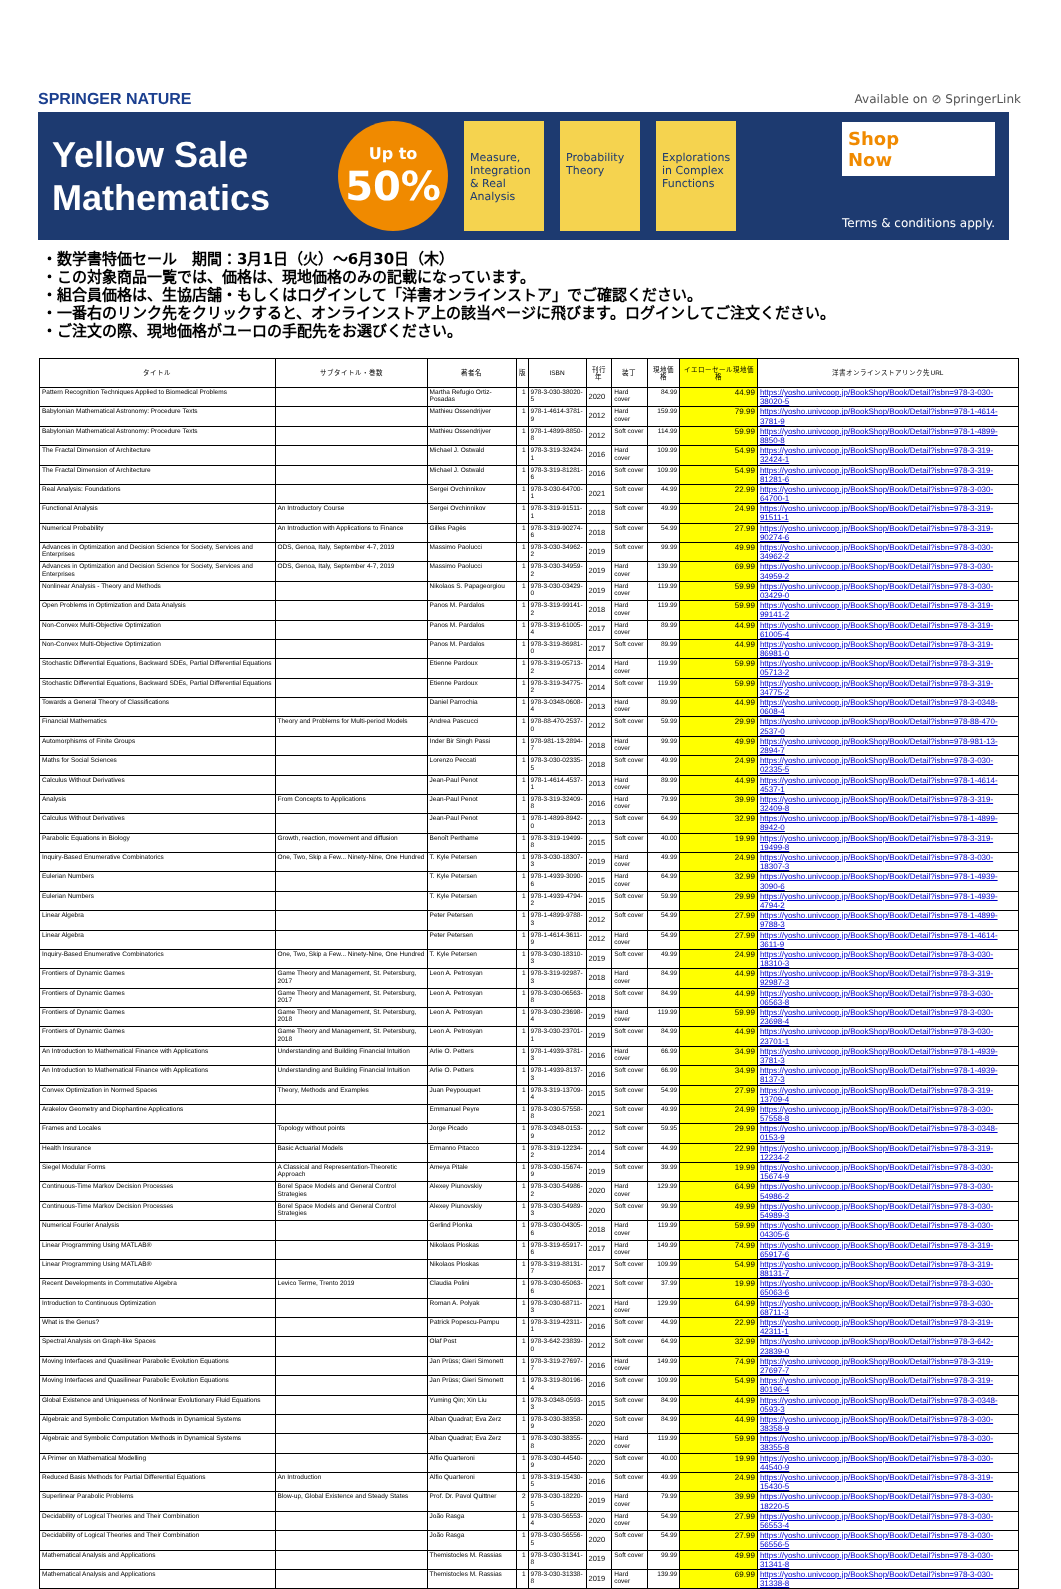SPRINGER NATURE
Available on ⊘ SpringerLink
Yellow Sale
Mathematics
Up to
50%
Measure, Integration & Real Analysis
Probability Theory
Explorations in Complex Functions
Shop
Now
Terms & conditions apply.
・数学書特価セール　期間：3月1日（火）～6月30日（木）
・この対象商品一覧では、価格は、現地価格のみの記載になっています。
・組合員価格は、生協店舗・もしくはログインして「洋書オンラインストア」でご確認ください。
・一番右のリンク先をクリックすると、オンラインストア上の該当ページに飛びます。ログインしてご注文ください。
・ご注文の際、現地価格がユーロの手配先をお選びください。
| タイトル | サブタイトル・巻数 | 著者名 | 版 | ISBN | 刊行年 | 装丁 | 現地価格 | イエローセール現地価格 | 洋書オンラインストアリンク先URL |
| --- | --- | --- | --- | --- | --- | --- | --- | --- | --- |
| Pattern Recognition Techniques Applied to Biomedical Problems | | Martha Refugio Ortiz-Posadas | 1 | 978-3-030-38020-5 | 2020 | Hard cover | 84.99 | 44.99 | https://yosho.univcoop.jp/BookShop/Book/Detail?isbn=978-3-030-38020-5 |
| Babylonian Mathematical Astronomy: Procedure Texts | | Mathieu Ossendrijver | 1 | 978-1-4614-3781-9 | 2012 | Hard cover | 159.99 | 79.99 | https://yosho.univcoop.jp/BookShop/Book/Detail?isbn=978-1-4614-3781-9 |
| Babylonian Mathematical Astronomy: Procedure Texts | | Mathieu Ossendrijver | 1 | 978-1-4899-8850-8 | 2012 | Soft cover | 114.99 | 59.99 | https://yosho.univcoop.jp/BookShop/Book/Detail?isbn=978-1-4899-8850-8 |
| The Fractal Dimension of Architecture | | Michael J. Ostwald | 1 | 978-3-319-32424-1 | 2016 | Hard cover | 109.99 | 54.99 | https://yosho.univcoop.jp/BookShop/Book/Detail?isbn=978-3-319-32424-1 |
| The Fractal Dimension of Architecture | | Michael J. Ostwald | 1 | 978-3-319-81281-6 | 2016 | Soft cover | 109.99 | 54.99 | https://yosho.univcoop.jp/BookShop/Book/Detail?isbn=978-3-319-81281-6 |
| Real Analysis: Foundations | | Sergei Ovchinnikov | 1 | 978-3-030-64700-1 | 2021 | Soft cover | 44.99 | 22.99 | https://yosho.univcoop.jp/BookShop/Book/Detail?isbn=978-3-030-64700-1 |
| Functional Analysis | An Introductory Course | Sergei Ovchinnikov | 1 | 978-3-319-91511-1 | 2018 | Soft cover | 49.99 | 24.99 | https://yosho.univcoop.jp/BookShop/Book/Detail?isbn=978-3-319-91511-1 |
| Numerical Probability | An Introduction with Applications to Finance | Gilles Pagès | 1 | 978-3-319-90274-6 | 2018 | Soft cover | 54.99 | 27.99 | https://yosho.univcoop.jp/BookShop/Book/Detail?isbn=978-3-319-90274-6 |
| Advances in Optimization and Decision Science for Society, Services and Enterprises | ODS, Genoa, Italy, September 4-7, 2019 | Massimo Paolucci | 1 | 978-3-030-34962-2 | 2019 | Soft cover | 99.99 | 49.99 | https://yosho.univcoop.jp/BookShop/Book/Detail?isbn=978-3-030-34962-2 |
| Advances in Optimization and Decision Science for Society, Services and Enterprises | ODS, Genoa, Italy, September 4-7, 2019 | Massimo Paolucci | 1 | 978-3-030-34959-2 | 2019 | Hard cover | 139.99 | 69.99 | https://yosho.univcoop.jp/BookShop/Book/Detail?isbn=978-3-030-34959-2 |
| Nonlinear Analysis - Theory and Methods | | Nikolaos S. Papageorgiou | 1 | 978-3-030-03429-0 | 2019 | Hard cover | 119.99 | 59.99 | https://yosho.univcoop.jp/BookShop/Book/Detail?isbn=978-3-030-03429-0 |
| Open Problems in Optimization and Data Analysis | | Panos M. Pardalos | 1 | 978-3-319-99141-2 | 2018 | Hard cover | 119.99 | 59.99 | https://yosho.univcoop.jp/BookShop/Book/Detail?isbn=978-3-319-99141-2 |
| Non-Convex Multi-Objective Optimization | | Panos M. Pardalos | 1 | 978-3-319-61005-4 | 2017 | Hard cover | 89.99 | 44.99 | https://yosho.univcoop.jp/BookShop/Book/Detail?isbn=978-3-319-61005-4 |
| Non-Convex Multi-Objective Optimization | | Panos M. Pardalos | 1 | 978-3-319-86981-0 | 2017 | Soft cover | 89.99 | 44.99 | https://yosho.univcoop.jp/BookShop/Book/Detail?isbn=978-3-319-86981-0 |
| Stochastic Differential Equations, Backward SDEs, Partial Differential Equations | | Etienne Pardoux | 1 | 978-3-319-05713-2 | 2014 | Hard cover | 119.99 | 59.99 | https://yosho.univcoop.jp/BookShop/Book/Detail?isbn=978-3-319-05713-2 |
| Stochastic Differential Equations, Backward SDEs, Partial Differential Equations | | Etienne Pardoux | 1 | 978-3-319-34775-2 | 2014 | Soft cover | 119.99 | 59.99 | https://yosho.univcoop.jp/BookShop/Book/Detail?isbn=978-3-319-34775-2 |
| Towards a General Theory of Classifications | | Daniel Parrochia | 1 | 978-3-0348-0608-4 | 2013 | Hard cover | 89.99 | 44.99 | https://yosho.univcoop.jp/BookShop/Book/Detail?isbn=978-3-0348-0608-4 |
| Financial Mathematics | Theory and Problems for Multi-period Models | Andrea Pascucci | 1 | 978-88-470-2537-0 | 2012 | Soft cover | 59.99 | 29.99 | https://yosho.univcoop.jp/BookShop/Book/Detail?isbn=978-88-470-2537-0 |
| Automorphisms of Finite Groups | | Inder Bir Singh Passi | 1 | 978-981-13-2894-7 | 2018 | Hard cover | 99.99 | 49.99 | https://yosho.univcoop.jp/BookShop/Book/Detail?isbn=978-981-13-2894-7 |
| Maths for Social Sciences | | Lorenzo Peccati | 1 | 978-3-030-02335-5 | 2018 | Soft cover | 49.99 | 24.99 | https://yosho.univcoop.jp/BookShop/Book/Detail?isbn=978-3-030-02335-5 |
| Calculus Without Derivatives | | Jean-Paul Penot | 1 | 978-1-4614-4537-1 | 2013 | Hard cover | 89.99 | 44.99 | https://yosho.univcoop.jp/BookShop/Book/Detail?isbn=978-1-4614-4537-1 |
| Analysis | From Concepts to Applications | Jean-Paul Penot | 1 | 978-3-319-32409-8 | 2016 | Hard cover | 79.99 | 39.99 | https://yosho.univcoop.jp/BookShop/Book/Detail?isbn=978-3-319-32409-8 |
| Calculus Without Derivatives | | Jean-Paul Penot | 1 | 978-1-4899-8942-0 | 2013 | Soft cover | 64.99 | 32.99 | https://yosho.univcoop.jp/BookShop/Book/Detail?isbn=978-1-4899-8942-0 |
| Parabolic Equations in Biology | Growth, reaction, movement and diffusion | Benoît Perthame | 1 | 978-3-319-19499-8 | 2015 | Soft cover | 40.00 | 19.99 | https://yosho.univcoop.jp/BookShop/Book/Detail?isbn=978-3-319-19499-8 |
| Inquiry-Based Enumerative Combinatorics | One, Two, Skip a Few... Ninety-Nine, One Hundred | T. Kyle Petersen | 1 | 978-3-030-18307-3 | 2019 | Hard cover | 49.99 | 24.99 | https://yosho.univcoop.jp/BookShop/Book/Detail?isbn=978-3-030-18307-3 |
| Eulerian Numbers | | T. Kyle Petersen | 1 | 978-1-4939-3090-6 | 2015 | Hard cover | 64.99 | 32.99 | https://yosho.univcoop.jp/BookShop/Book/Detail?isbn=978-1-4939-3090-6 |
| Eulerian Numbers | | T. Kyle Petersen | 1 | 978-1-4939-4794-2 | 2015 | Soft cover | 59.99 | 29.99 | https://yosho.univcoop.jp/BookShop/Book/Detail?isbn=978-1-4939-4794-2 |
| Linear Algebra | | Peter Petersen | 1 | 978-1-4899-9788-3 | 2012 | Soft cover | 54.99 | 27.99 | https://yosho.univcoop.jp/BookShop/Book/Detail?isbn=978-1-4899-9788-3 |
| Linear Algebra | | Peter Petersen | 1 | 978-1-4614-3611-9 | 2012 | Hard cover | 54.99 | 27.99 | https://yosho.univcoop.jp/BookShop/Book/Detail?isbn=978-1-4614-3611-9 |
| Inquiry-Based Enumerative Combinatorics | One, Two, Skip a Few... Ninety-Nine, One Hundred | T. Kyle Petersen | 1 | 978-3-030-18310-3 | 2019 | Soft cover | 49.99 | 24.99 | https://yosho.univcoop.jp/BookShop/Book/Detail?isbn=978-3-030-18310-3 |
| Frontiers of Dynamic Games | Game Theory and Management, St. Petersburg, 2017 | Leon A. Petrosyan | 1 | 978-3-319-92987-3 | 2018 | Hard cover | 84.99 | 44.99 | https://yosho.univcoop.jp/BookShop/Book/Detail?isbn=978-3-319-92987-3 |
| Frontiers of Dynamic Games | Game Theory and Management, St. Petersburg, 2017 | Leon A. Petrosyan | 1 | 978-3-030-06563-8 | 2018 | Soft cover | 84.99 | 44.99 | https://yosho.univcoop.jp/BookShop/Book/Detail?isbn=978-3-030-06563-8 |
| Frontiers of Dynamic Games | Game Theory and Management, St. Petersburg, 2018 | Leon A. Petrosyan | 1 | 978-3-030-23698-4 | 2019 | Hard cover | 119.99 | 59.99 | https://yosho.univcoop.jp/BookShop/Book/Detail?isbn=978-3-030-23698-4 |
| Frontiers of Dynamic Games | Game Theory and Management, St. Petersburg, 2018 | Leon A. Petrosyan | 1 | 978-3-030-23701-1 | 2019 | Soft cover | 84.99 | 44.99 | https://yosho.univcoop.jp/BookShop/Book/Detail?isbn=978-3-030-23701-1 |
| An Introduction to Mathematical Finance with Applications | Understanding and Building Financial Intuition | Arlie O. Petters | 1 | 978-1-4939-3781-3 | 2016 | Hard cover | 66.99 | 34.99 | https://yosho.univcoop.jp/BookShop/Book/Detail?isbn=978-1-4939-3781-3 |
| An Introduction to Mathematical Finance with Applications | Understanding and Building Financial Intuition | Arlie O. Petters | 1 | 978-1-4939-8137-3 | 2016 | Soft cover | 66.99 | 34.99 | https://yosho.univcoop.jp/BookShop/Book/Detail?isbn=978-1-4939-8137-3 |
| Convex Optimization in Normed Spaces | Theory, Methods and Examples | Juan Peypouquet | 1 | 978-3-319-13709-4 | 2015 | Soft cover | 54.99 | 27.99 | https://yosho.univcoop.jp/BookShop/Book/Detail?isbn=978-3-319-13709-4 |
| Arakelov Geometry and Diophantine Applications | | Emmanuel Peyre | 1 | 978-3-030-57558-8 | 2021 | Soft cover | 49.99 | 24.99 | https://yosho.univcoop.jp/BookShop/Book/Detail?isbn=978-3-030-57558-8 |
| Frames and Locales | Topology without points | Jorge Picado | 1 | 978-3-0348-0153-9 | 2012 | Soft cover | 59.95 | 29.99 | https://yosho.univcoop.jp/BookShop/Book/Detail?isbn=978-3-0348-0153-9 |
| Health Insurance | Basic Actuarial Models | Ermanno Pitacco | 1 | 978-3-319-12234-2 | 2014 | Soft cover | 44.99 | 22.99 | https://yosho.univcoop.jp/BookShop/Book/Detail?isbn=978-3-319-12234-2 |
| Siegel Modular Forms | A Classical and Representation-Theoretic Approach | Ameya Pitale | 1 | 978-3-030-15674-9 | 2019 | Soft cover | 39.99 | 19.99 | https://yosho.univcoop.jp/BookShop/Book/Detail?isbn=978-3-030-15674-9 |
| Continuous-Time Markov Decision Processes | Borel Space Models and General Control Strategies | Alexey Piunovskiy | 1 | 978-3-030-54986-2 | 2020 | Hard cover | 129.99 | 64.99 | https://yosho.univcoop.jp/BookShop/Book/Detail?isbn=978-3-030-54986-2 |
| Continuous-Time Markov Decision Processes | Borel Space Models and General Control Strategies | Alexey Piunovskiy | 1 | 978-3-030-54989-3 | 2020 | Soft cover | 99.99 | 49.99 | https://yosho.univcoop.jp/BookShop/Book/Detail?isbn=978-3-030-54989-3 |
| Numerical Fourier Analysis | | Gerlind Plonka | 1 | 978-3-030-04305-6 | 2018 | Hard cover | 119.99 | 59.99 | https://yosho.univcoop.jp/BookShop/Book/Detail?isbn=978-3-030-04305-6 |
| Linear Programming Using MATLAB® | | Nikolaos Ploskas | 1 | 978-3-319-65917-6 | 2017 | Hard cover | 149.99 | 74.99 | https://yosho.univcoop.jp/BookShop/Book/Detail?isbn=978-3-319-65917-6 |
| Linear Programming Using MATLAB® | | Nikolaos Ploskas | 1 | 978-3-319-88131-7 | 2017 | Soft cover | 109.99 | 54.99 | https://yosho.univcoop.jp/BookShop/Book/Detail?isbn=978-3-319-88131-7 |
| Recent Developments in Commutative Algebra | Levico Terme, Trento 2019 | Claudia Polini | 1 | 978-3-030-65063-6 | 2021 | Soft cover | 37.99 | 19.99 | https://yosho.univcoop.jp/BookShop/Book/Detail?isbn=978-3-030-65063-6 |
| Introduction to Continuous Optimization | | Roman A. Polyak | 1 | 978-3-030-68711-3 | 2021 | Hard cover | 129.99 | 64.99 | https://yosho.univcoop.jp/BookShop/Book/Detail?isbn=978-3-030-68711-3 |
| What is the Genus? | | Patrick Popescu-Pampu | 1 | 978-3-319-42311-1 | 2016 | Soft cover | 44.99 | 22.99 | https://yosho.univcoop.jp/BookShop/Book/Detail?isbn=978-3-319-42311-1 |
| Spectral Analysis on Graph-like Spaces | | Olaf Post | 1 | 978-3-642-23839-0 | 2012 | Soft cover | 64.99 | 32.99 | https://yosho.univcoop.jp/BookShop/Book/Detail?isbn=978-3-642-23839-0 |
| Moving Interfaces and Quasilinear Parabolic Evolution Equations | | Jan Prüss; Gieri Simonett | 1 | 978-3-319-27697-7 | 2016 | Hard cover | 149.99 | 74.99 | https://yosho.univcoop.jp/BookShop/Book/Detail?isbn=978-3-319-27697-7 |
| Moving Interfaces and Quasilinear Parabolic Evolution Equations | | Jan Prüss; Gieri Simonett | 1 | 978-3-319-80196-4 | 2016 | Soft cover | 109.99 | 54.99 | https://yosho.univcoop.jp/BookShop/Book/Detail?isbn=978-3-319-80196-4 |
| Global Existence and Uniqueness of Nonlinear Evolutionary Fluid Equations | | Yuming Qin; Xin Liu | 1 | 978-3-0348-0593-3 | 2015 | Soft cover | 84.99 | 44.99 | https://yosho.univcoop.jp/BookShop/Book/Detail?isbn=978-3-0348-0593-3 |
| Algebraic and Symbolic Computation Methods in Dynamical Systems | | Alban Quadrat; Eva Zerz | 1 | 978-3-030-38358-9 | 2020 | Soft cover | 84.99 | 44.99 | https://yosho.univcoop.jp/BookShop/Book/Detail?isbn=978-3-030-38358-9 |
| Algebraic and Symbolic Computation Methods in Dynamical Systems | | Alban Quadrat; Eva Zerz | 1 | 978-3-030-38355-8 | 2020 | Hard cover | 119.99 | 59.99 | https://yosho.univcoop.jp/BookShop/Book/Detail?isbn=978-3-030-38355-8 |
| A Primer on Mathematical Modelling | | Alfio Quarteroni | 1 | 978-3-030-44540-9 | 2020 | Soft cover | 40.00 | 19.99 | https://yosho.univcoop.jp/BookShop/Book/Detail?isbn=978-3-030-44540-9 |
| Reduced Basis Methods for Partial Differential Equations | An Introduction | Alfio Quarteroni | 1 | 978-3-319-15430-5 | 2016 | Soft cover | 49.99 | 24.99 | https://yosho.univcoop.jp/BookShop/Book/Detail?isbn=978-3-319-15430-5 |
| Superlinear Parabolic Problems | Blow-up, Global Existence and Steady States | Prof. Dr. Pavol Quittner | 2 | 978-3-030-18220-5 | 2019 | Hard cover | 79.99 | 39.99 | https://yosho.univcoop.jp/BookShop/Book/Detail?isbn=978-3-030-18220-5 |
| Decidability of Logical Theories and Their Combination | | João Rasga | 1 | 978-3-030-56553-4 | 2020 | Hard cover | 54.99 | 27.99 | https://yosho.univcoop.jp/BookShop/Book/Detail?isbn=978-3-030-56553-4 |
| Decidability of Logical Theories and Their Combination | | João Rasga | 1 | 978-3-030-56556-5 | 2020 | Soft cover | 54.99 | 27.99 | https://yosho.univcoop.jp/BookShop/Book/Detail?isbn=978-3-030-56556-5 |
| Mathematical Analysis and Applications | | Themistocles M. Rassias | 1 | 978-3-030-31341-8 | 2019 | Soft cover | 99.99 | 49.99 | https://yosho.univcoop.jp/BookShop/Book/Detail?isbn=978-3-030-31341-8 |
| Mathematical Analysis and Applications | | Themistocles M. Rassias | 1 | 978-3-030-31338-8 | 2019 | Hard cover | 139.99 | 69.99 | https://yosho.univcoop.jp/BookShop/Book/Detail?isbn=978-3-030-31338-8 |